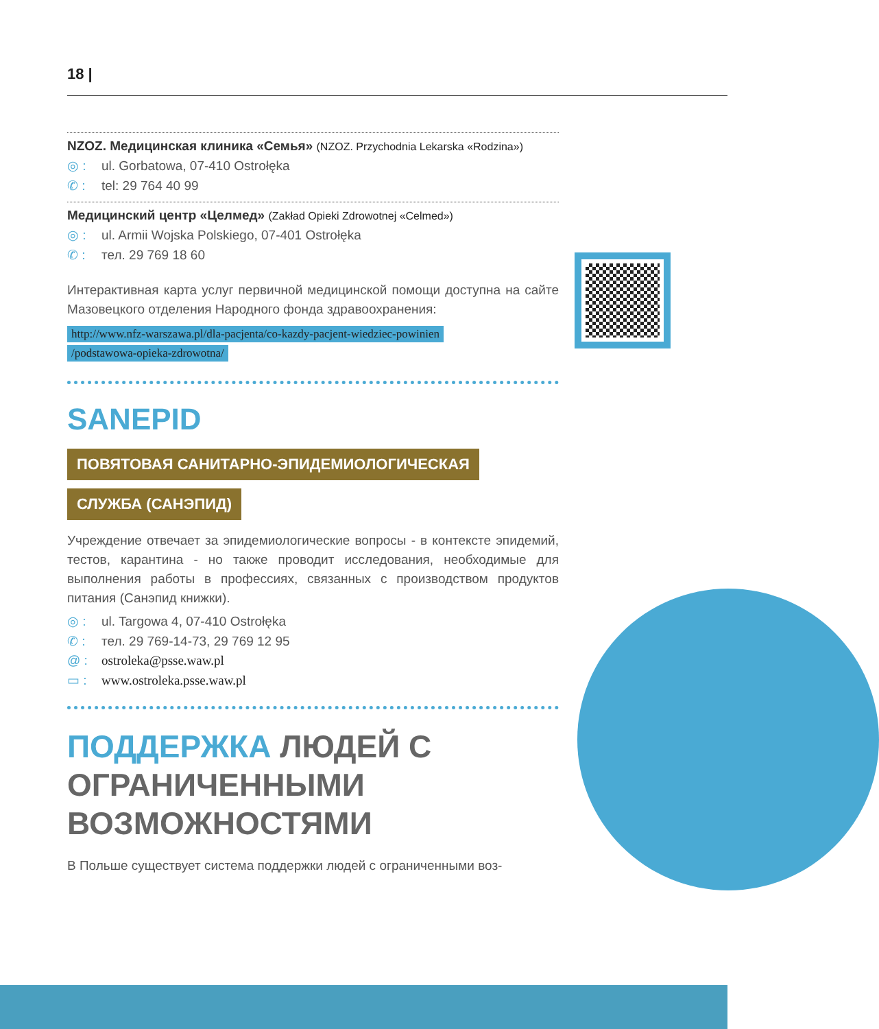18 |
NZOZ. Медицинская клиника «Семья» (NZOZ. Przychodnia Lekarska «Rodzina»)
◎ : ul. Gorbatowa, 07-410 Ostrołęka
✆ : tel: 29 764 40 99
Медицинский центр «Целмед» (Zakład Opieki Zdrowotnej «Celmed»)
◎ : ul. Armii Wojska Polskiego, 07-401 Ostrołęka
✆ : тел. 29 769 18 60
Интерактивная карта услуг первичной медицинской помощи доступна на сайте Мазовецкого отделения Народного фонда здравоохранения:
http://www.nfz-warszawa.pl/dla-pacjenta/co-kazdy-pacjent-wiedziec-powinien
/podstawowa-opieka-zdrowotna/
SANEPID
ПОВЯТОВАЯ САНИТАРНО-ЭПИДЕМИОЛОГИЧЕСКАЯ
СЛУЖБА (САНЭПИД)
Учреждение отвечает за эпидемиологические вопросы - в контексте эпидемий, тестов, карантина - но также проводит исследования, необходимые для выполнения работы в профессиях, связанных с производством продуктов питания (Санэпид книжки).
◎ : ul. Targowa 4, 07-410 Ostrołęka
✆ : тел. 29 769-14-73, 29 769 12 95
@ : ostroleka@psse.waw.pl
▭ : www.ostroleka.psse.waw.pl
ПОДДЕРЖКА ЛЮДЕЙ С ОГРАНИЧЕННЫМИ ВОЗМОЖНОСТЯМИ
В Польше существует система поддержки людей с ограниченными воз-